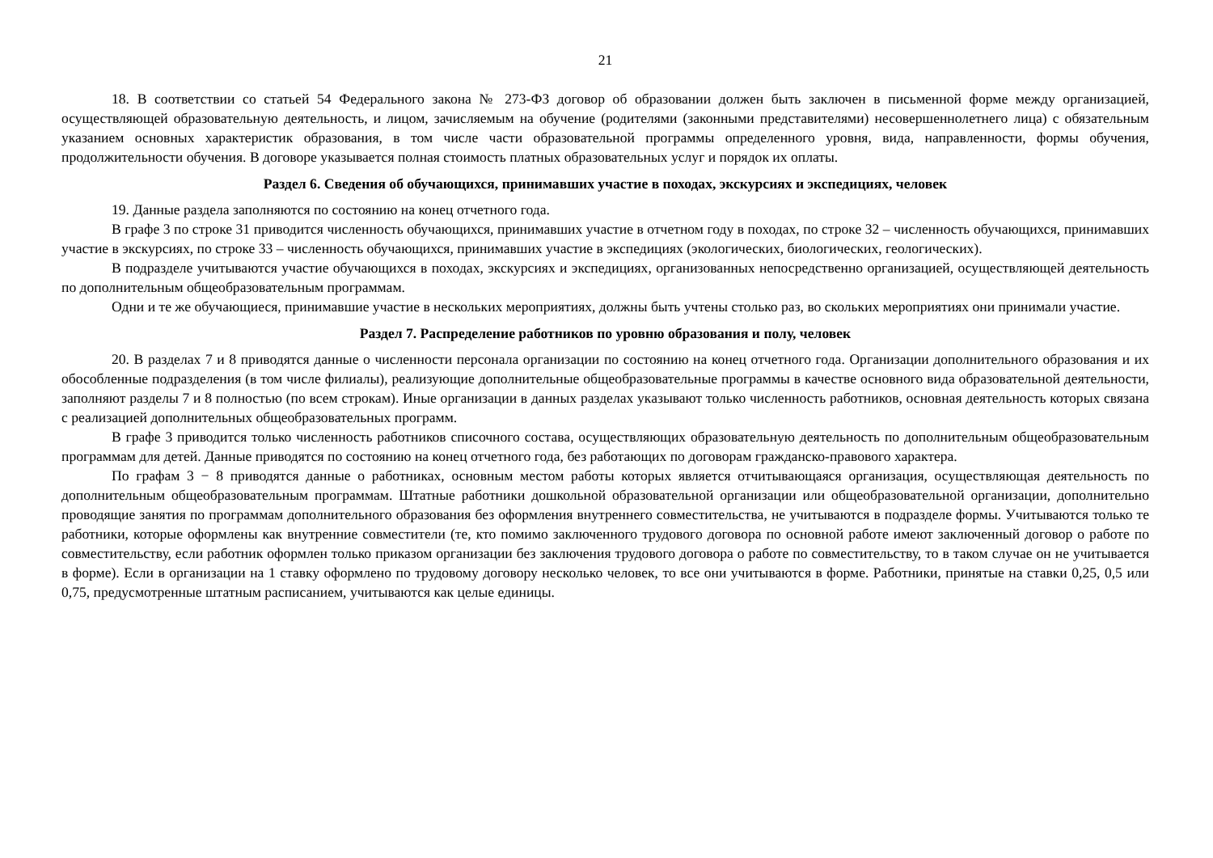21
18. В соответствии со статьей 54 Федерального закона № 273-ФЗ договор об образовании должен быть заключен в письменной форме между организацией, осуществляющей образовательную деятельность, и лицом, зачисляемым на обучение (родителями (законными представителями) несовершеннолетнего лица) с обязательным указанием основных характеристик образования, в том числе части образовательной программы определенного уровня, вида, направленности, формы обучения, продолжительности обучения. В договоре указывается полная стоимость платных образовательных услуг и порядок их оплаты.
Раздел 6. Сведения об обучающихся, принимавших участие в походах, экскурсиях и экспедициях, человек
19. Данные раздела заполняются по состоянию на конец отчетного года.
В графе 3 по строке 31 приводится численность обучающихся, принимавших участие в отчетном году в походах, по строке 32 – численность обучающихся, принимавших участие в экскурсиях, по строке 33 – численность обучающихся, принимавших участие в экспедициях (экологических, биологических, геологических).
В подразделе учитываются участие обучающихся в походах, экскурсиях и экспедициях, организованных непосредственно организацией, осуществляющей деятельность по дополнительным общеобразовательным программам.
Одни и те же обучающиеся, принимавшие участие в нескольких мероприятиях, должны быть учтены столько раз, во скольких мероприятиях они принимали участие.
Раздел 7. Распределение работников по уровню образования и полу, человек
20. В разделах 7 и 8 приводятся данные о численности персонала организации по состоянию на конец отчетного года. Организации дополнительного образования и их обособленные подразделения (в том числе филиалы), реализующие дополнительные общеобразовательные программы в качестве основного вида образовательной деятельности, заполняют разделы 7 и 8 полностью (по всем строкам). Иные организации в данных разделах указывают только численность работников, основная деятельность которых связана с реализацией дополнительных общеобразовательных программ.
В графе 3 приводится только численность работников списочного состава, осуществляющих образовательную деятельность по дополнительным общеобразовательным программам для детей. Данные приводятся по состоянию на конец отчетного года, без работающих по договорам гражданско-правового характера.
По графам 3 − 8 приводятся данные о работниках, основным местом работы которых является отчитывающаяся организация, осуществляющая деятельность по дополнительным общеобразовательным программам. Штатные работники дошкольной образовательной организации или общеобразовательной организации, дополнительно проводящие занятия по программам дополнительного образования без оформления внутреннего совместительства, не учитываются в подразделе формы. Учитываются только те работники, которые оформлены как внутренние совместители (те, кто помимо заключенного трудового договора по основной работе имеют заключенный договор о работе по совместительству, если работник оформлен только приказом организации без заключения трудового договора о работе по совместительству, то в таком случае он не учитывается в форме). Если в организации на 1 ставку оформлено по трудовому договору несколько человек, то все они учитываются в форме. Работники, принятые на ставки 0,25, 0,5 или 0,75, предусмотренные штатным расписанием, учитываются как целые единицы.